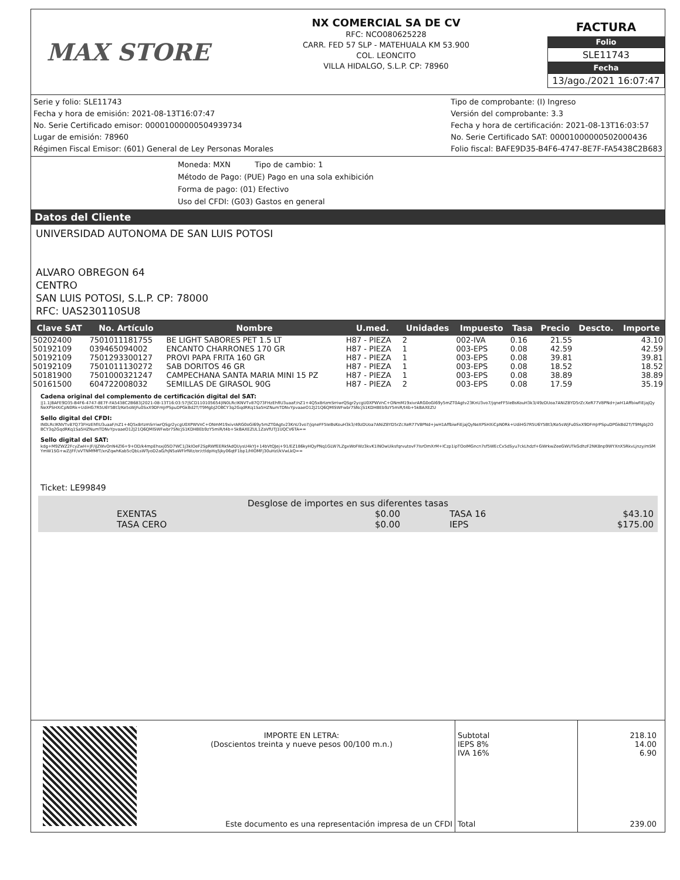MAX STORE
NX COMERCIAL SA DE CV
RFC: NCO080625228
CARR. FED 57 SLP - MATEHUALA KM 53.900
COL. LEONCITO
VILLA HIDALGO, S.L.P. CP: 78960
FACTURA
Folio
SLE11743
Fecha
13/ago./2021 16:07:47
Serie y folio: SLE11743
Fecha y hora de emisión: 2021-08-13T16:07:47
No. Serie Certificado emisor: 00001000000504939734
Lugar de emisión: 78960
Régimen Fiscal Emisor: (601) General de Ley Personas Morales
Tipo de comprobante: (I) Ingreso
Versión del comprobante: 3.3
Fecha y hora de certificación: 2021-08-13T16:03:57
No. Serie Certificado SAT: 00001000000502000436
Folio fiscal: BAFE9D35-B4F6-4747-8E7F-FA5438C2B683
Moneda: MXN Tipo de cambio: 1
Método de Pago: (PUE) Pago en una sola exhibición
Forma de pago: (01) Efectivo
Uso del CFDI: (G03) Gastos en general
Datos del Cliente
UNIVERSIDAD AUTONOMA DE SAN LUIS POTOSI
ALVARO OBREGON 64
CENTRO
SAN LUIS POTOSI, S.L.P. CP: 78000
RFC: UAS230110SU8
| Clave SAT | No. Artículo | Nombre | U.med. | Unidades | Impuesto | Tasa | Precio | Descto. | Importe |
| --- | --- | --- | --- | --- | --- | --- | --- | --- | --- |
| 50202400 | 7501011181755 | BE LIGHT SABORES PET 1.5 LT | H87 - PIEZA | 2 | 002-IVA | 0.16 | 21.55 | | 43.10 |
| 50192109 | 039465094002 | ENCANTO CHARRONES 170 GR | H87 - PIEZA | 1 | 003-EPS | 0.08 | 42.59 | | 42.59 |
| 50192109 | 7501293300127 | PROVI PAPA FRITA 160 GR | H87 - PIEZA | 1 | 003-EPS | 0.08 | 39.81 | | 39.81 |
| 50192109 | 7501011130272 | SAB DORITOS 46 GR | H87 - PIEZA | 1 | 003-EPS | 0.08 | 18.52 | | 18.52 |
| 50181900 | 7501000321247 | CAMPECHANA SANTA MARIA MINI 15 PZ | H87 - PIEZA | 1 | 003-EPS | 0.08 | 38.89 | | 38.89 |
| 50161500 | 604722008032 | SEMILLAS DE GIRASOL 90G | H87 - PIEZA | 2 | 003-EPS | 0.08 | 17.59 | | 35.19 |
Cadena original del complemento de certificación digital del SAT:
||1.1|BAFE9D35-B4F6-4747-8E7F-FA5438C2B683|2021-08-13T16:03:57|SCD110105654|IN0LRcIKNVTv87Q73FHzEhfIU3uaaF/nZ1+4Q5x8rIzmSrriwrQSgr2ycgU0XPWVnC+ONmM19xivrARG0oGl69y5mZT0Agtv23KnU3vo7/jqneFF5IeBsKouH3k3/49zDUoa7ANiZ8YD5rZcXeR77V8PNd+jwH1AffbiwFiEjajQyNeXPSHXiCpN0Rk+UdiHG7R5U6Y5Bt3/Ke5sWjFu0SxX9DFmJrPSpuDPGkBd2T/T9MgbJ2OBCY3q2GqdRKq1Sa5HZNumTDNvYpvaaeO12J21Q6QMlSWFwbr7SNcjS1KDHBEb9zY5miR/t4b+5kBAXEZU
Sello digital del CFDI:
IN0LRcIKNVTv87Q73FHzEhfIU3uaaF/nZ1+4Q5x8rIzmSrriwrQSgr2ycgU0XPWVnC+ONmM19xivrARG0oGl69y5mZT0Agtv23KnU3vo7/jqneFF5IeBsKouH3k3/49zDUoa7ANiZ8YD5rZcXeR77V8PNd+jwH1AffbiwFiEjajQyNeXPSHXiCpN0Rk+UdiHG7R5U6Y5Bt3/Ke5sWjFu0SxX9DFmJrPSpuDPGkBd2T/T9MgbJ2OBCY3q2GqdRKq1Sa5HZNumTDNvYpvaaeO12J21Q6QMlSWFwbr7SNcjS1KDHBEb9zY5miR/t4b+5kBAXEZUL1ZaVfUTJ1UQCV6TA==
Sello digital del SAT:
kdg+M9ZWZ2FcyZwH+JF/iJZWvOnN4Zl6+9+OD/k4mpEhsxj05D7WC1j3kIOeF2SpRWfEERkfAdQUysU4kYJ+14bVtQJej+91/EZ186kyHQyPNq1GLW7LZgxWoFWz3kvK1lNOwUiksfqrvutovF7IsrOmXrM+ICzp1ipTOoIMGncn7sf5WEcCx5dSyu7ckLhdzf+GWrkwZeeGWUTkGdhzF2NK8np9WYXnX5RkvLjnzy/mSMYmW1SG+wZ/jFF/xVTNMfMfT/xnZqwhKab5cQbLsWTyoD2aG/hjN5aWFlrfWz/or/ctldpHq5jky06qtF1bp1/HlOMFj30uHzl/kVwLkQ==
Ticket: LE99849
Desglose de importes en sus diferentes tasas
| EXENTAS | $0.00 | TASA 16 | $43.10 |
| TASA CERO | $0.00 | IEPS | $175.00 |
IMPORTE EN LETRA:
(Doscientos treinta y nueve pesos 00/100 m.n.)
Este documento es una representación impresa de un CFDI
Subtotal
IEPS 8%
IVA 16%
Total
218.10
14.00
6.90
239.00